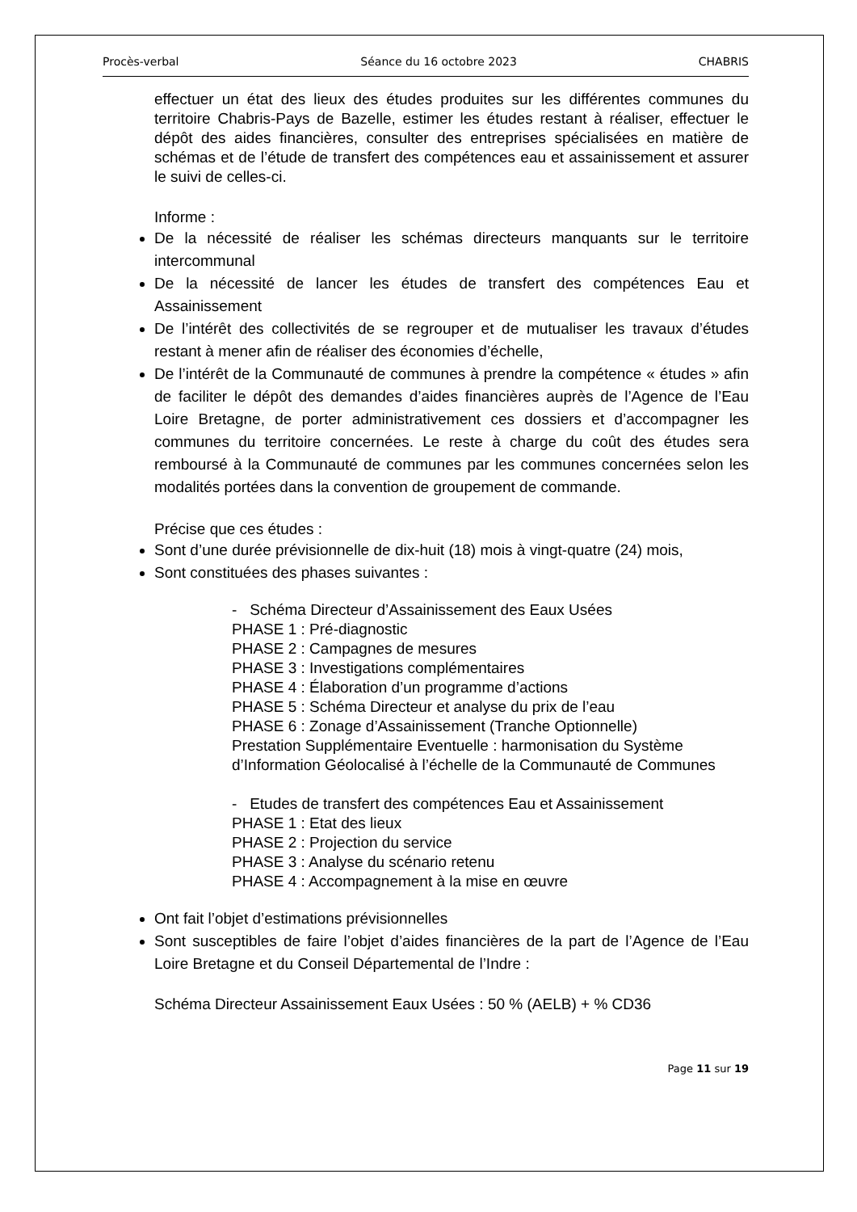Procès-verbal Séance du 16 octobre 2023 CHABRIS
effectuer un état des lieux des études produites sur les différentes communes du territoire Chabris-Pays de Bazelle, estimer les études restant à réaliser, effectuer le dépôt des aides financières, consulter des entreprises spécialisées en matière de schémas et de l’étude de transfert des compétences eau et assainissement et assurer le suivi de celles-ci.
Informe :
De la nécessité de réaliser les schémas directeurs manquants sur le territoire intercommunal
De la nécessité de lancer les études de transfert des compétences Eau et Assainissement
De l’intérêt des collectivités de se regrouper et de mutualiser les travaux d’études restant à mener afin de réaliser des économies d’échelle,
De l’intérêt de la Communauté de communes à prendre la compétence « études » afin de faciliter le dépôt des demandes d’aides financières auprès de l’Agence de l’Eau Loire Bretagne, de porter administrativement ces dossiers et d’accompagner les communes du territoire concernées. Le reste à charge du coût des études sera remboursé à la Communauté de communes par les communes concernées selon les modalités portées dans la convention de groupement de commande.
Précise que ces études :
Sont d’une durée prévisionnelle de dix-huit (18) mois à vingt-quatre (24) mois,
Sont constituées des phases suivantes :
- Schéma Directeur d’Assainissement des Eaux Usées
PHASE 1 : Pré-diagnostic
PHASE 2 : Campagnes de mesures
PHASE 3 : Investigations complémentaires
PHASE 4 : Élaboration d’un programme d’actions
PHASE 5 : Schéma Directeur et analyse du prix de l’eau
PHASE 6 : Zonage d’Assainissement (Tranche Optionnelle)
Prestation Supplémentaire Eventuelle : harmonisation du Système d’Information Géolocalisé à l’échelle de la Communauté de Communes
- Etudes de transfert des compétences Eau et Assainissement
PHASE 1 : Etat des lieux
PHASE 2 : Projection du service
PHASE 3 : Analyse du scénario retenu
PHASE 4 : Accompagnement à la mise en œuvre
Ont fait l’objet d’estimations prévisionnelles
Sont susceptibles de faire l’objet d’aides financières de la part de l’Agence de l’Eau Loire Bretagne et du Conseil Départemental de l’Indre :
Schéma Directeur Assainissement Eaux Usées : 50 % (AELB) + % CD36
Page 11 sur 19